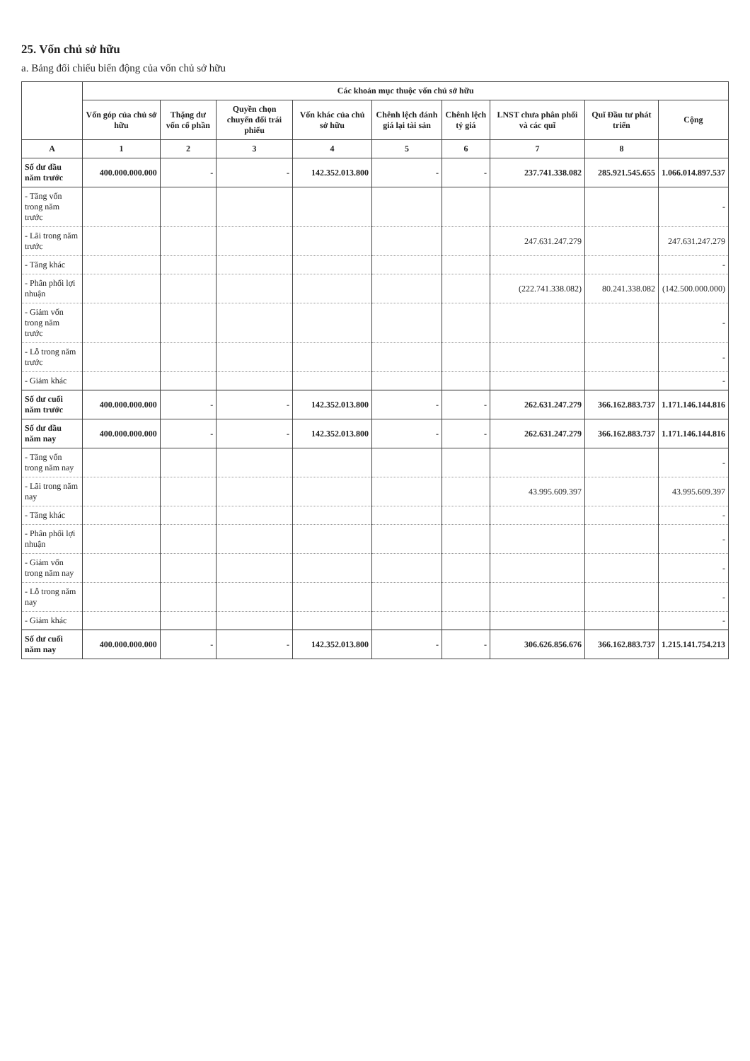25. Vốn chủ sở hữu
a. Bảng đối chiếu biến động của vốn chủ sở hữu
| | Các khoản mục thuộc vốn chủ sở hữu | | | | | | | | |
| --- | --- | --- | --- | --- | --- | --- | --- | --- | --- |
| | Vốn góp của chủ sở hữu | Thặng dư vốn cổ phần | Quyền chọn chuyển đổi trái phiếu | Vốn khác của chủ sở hữu | Chênh lệch đánh giá lại tài sản | Chênh lệch tỷ giá | LNST chưa phân phối và các quĩ | Quĩ Đầu tư phát triển | Cộng |
| A | 1 | 2 | 3 | 4 | 5 | 6 | 7 | 8 | |
| Số dư đầu năm trước | 400.000.000.000 | - | - | 142.352.013.800 | - | - | 237.741.338.082 | 285.921.545.655 | 1.066.014.897.537 |
| - Tăng vốn trong năm trước | | | | | | | | | - |
| - Lãi trong năm trước | | | | | | | 247.631.247.279 | | 247.631.247.279 |
| - Tăng khác | | | | | | | | | - |
| - Phân phối lợi nhuận | | | | | | | (222.741.338.082) | 80.241.338.082 | (142.500.000.000) |
| - Giảm vốn trong năm trước | | | | | | | | | - |
| - Lỗ trong năm trước | | | | | | | | | - |
| - Giảm khác | | | | | | | | | - |
| Số dư cuối năm trước | 400.000.000.000 | - | - | 142.352.013.800 | - | - | 262.631.247.279 | 366.162.883.737 | 1.171.146.144.816 |
| Số dư đầu năm nay | 400.000.000.000 | - | - | 142.352.013.800 | - | - | 262.631.247.279 | 366.162.883.737 | 1.171.146.144.816 |
| - Tăng vốn trong năm nay | | | | | | | | | - |
| - Lãi trong năm nay | | | | | | | 43.995.609.397 | | 43.995.609.397 |
| - Tăng khác | | | | | | | | | - |
| - Phân phối lợi nhuận | | | | | | | | | - |
| - Giảm vốn trong năm nay | | | | | | | | | - |
| - Lỗ trong năm nay | | | | | | | | | - |
| - Giảm khác | | | | | | | | | - |
| Số dư cuối năm nay | 400.000.000.000 | - | - | 142.352.013.800 | - | - | 306.626.856.676 | 366.162.883.737 | 1.215.141.754.213 |